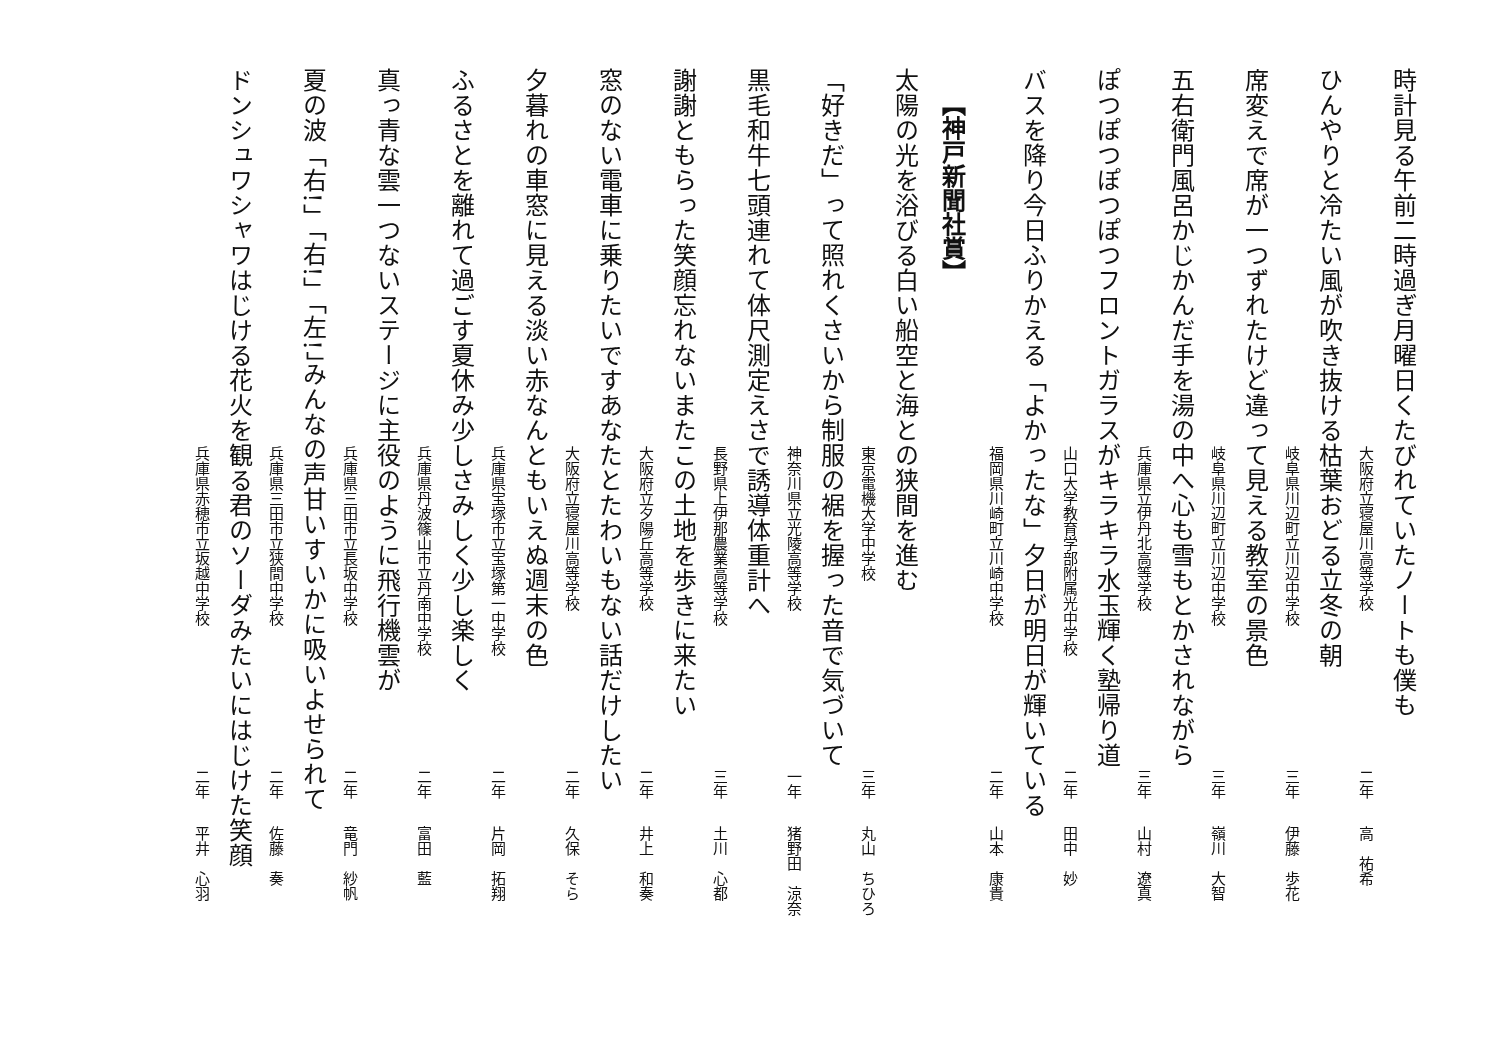時計見る午前二時過ぎ月曜日くたびれていたノートも僕も
大阪府立寝屋川高等学校 二年 高　祐希
ひんやりと冷たい風が吹き抜ける枯葉おどる立冬の朝
岐阜県川辺町立川辺中学校 三年 伊藤　歩花
席変えで席が一つずれたけど違って見える教室の景色
岐阜県川辺町立川辺中学校 三年 嶺川　大智
五右衛門風呂かじかんだ手を湯の中へ心も雪もとかされながら
兵庫県立伊丹北高等学校 三年 山村　遼真
ぽつぽつぽつぽつフロントガラスがキラキラ水玉輝く塾帰り道
山口大学教育学部附属光中学校 二年 田中　妙
バスを降り今日ふりかえる「よかったな」夕日が明日が輝いている
福岡県川崎町立川崎中学校 二年 山本　康貴
【神戸新聞社賞】
太陽の光を浴びる白い船空と海との狭間を進む
東京電機大学中学校 三年 丸山　ちひろ
「好きだ」って照れくさいから制服の裾を握った音で気づいて
神奈川県立光陵高等学校 一年 猪野田　涼奈
黒毛和牛七頭連れて体尺測定えさで誘導体重計へ
長野県上伊那農業高等学校 三年 土川　心都
謝謝ともらった笑顔忘れないまたこの土地を歩きに来たい
大阪府立夕陽丘高等学校 二年 井上　和奏
窓のない電車に乗りたいですあなたとたわいもない話だけしたい
大阪府立寝屋川高等学校 二年 久保　そら
夕暮れの車窓に見える淡い赤なんともいえぬ週末の色
兵庫県宝塚市立宝塚第一中学校 二年 片岡　拓翔
ふるさとを離れて過ごす夏休み少しさみしく少し楽しく
兵庫県丹波篠山市立丹南中学校 二年 富田　藍
真っ青な雲一つないステージに主役のように飛行機雲が
兵庫県三田市立長坂中学校 二年 竜門　紗帆
夏の波「右!」「右!」「左!」みんなの声甘いすいかに吸いよせられて
兵庫県三田市立狭間中学校 二年 佐藤　奏
ドンシュワシャワはじける花火を観る君のソーダみたいにはじけた笑顔
兵庫県赤穂市立坂越中学校 二年 平井　心羽